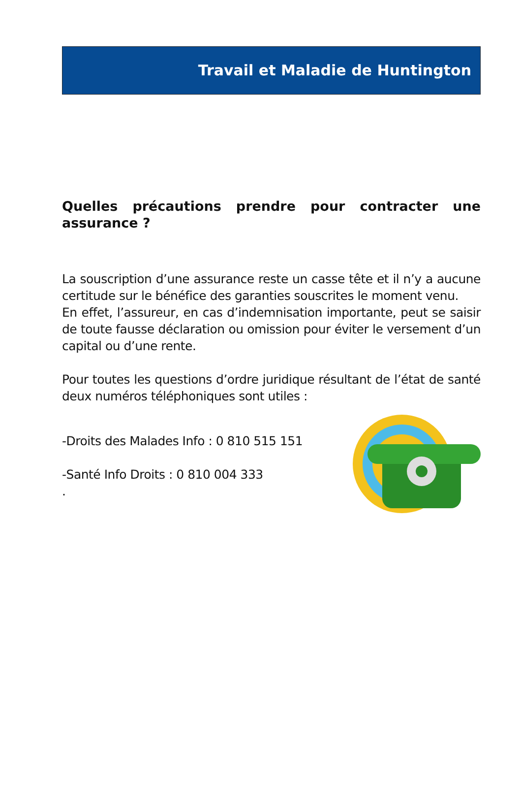Travail et Maladie de Huntington
Quelles précautions prendre pour contracter une assurance ?
La souscription d’une assurance reste un casse tête et il n’y a aucune certitude sur le bénéfice des garanties souscrites le moment venu.
En effet, l’assureur, en cas d’indemnisation importante, peut se saisir de toute fausse déclaration ou omission pour éviter le versement d’un capital ou d’une rente.
Pour toutes les questions d’ordre juridique résultant de l’état de santé deux numéros téléphoniques sont utiles :
-Droits des Malades Info : 0 810 515 151
-Santé Info Droits : 0 810 004 333
.